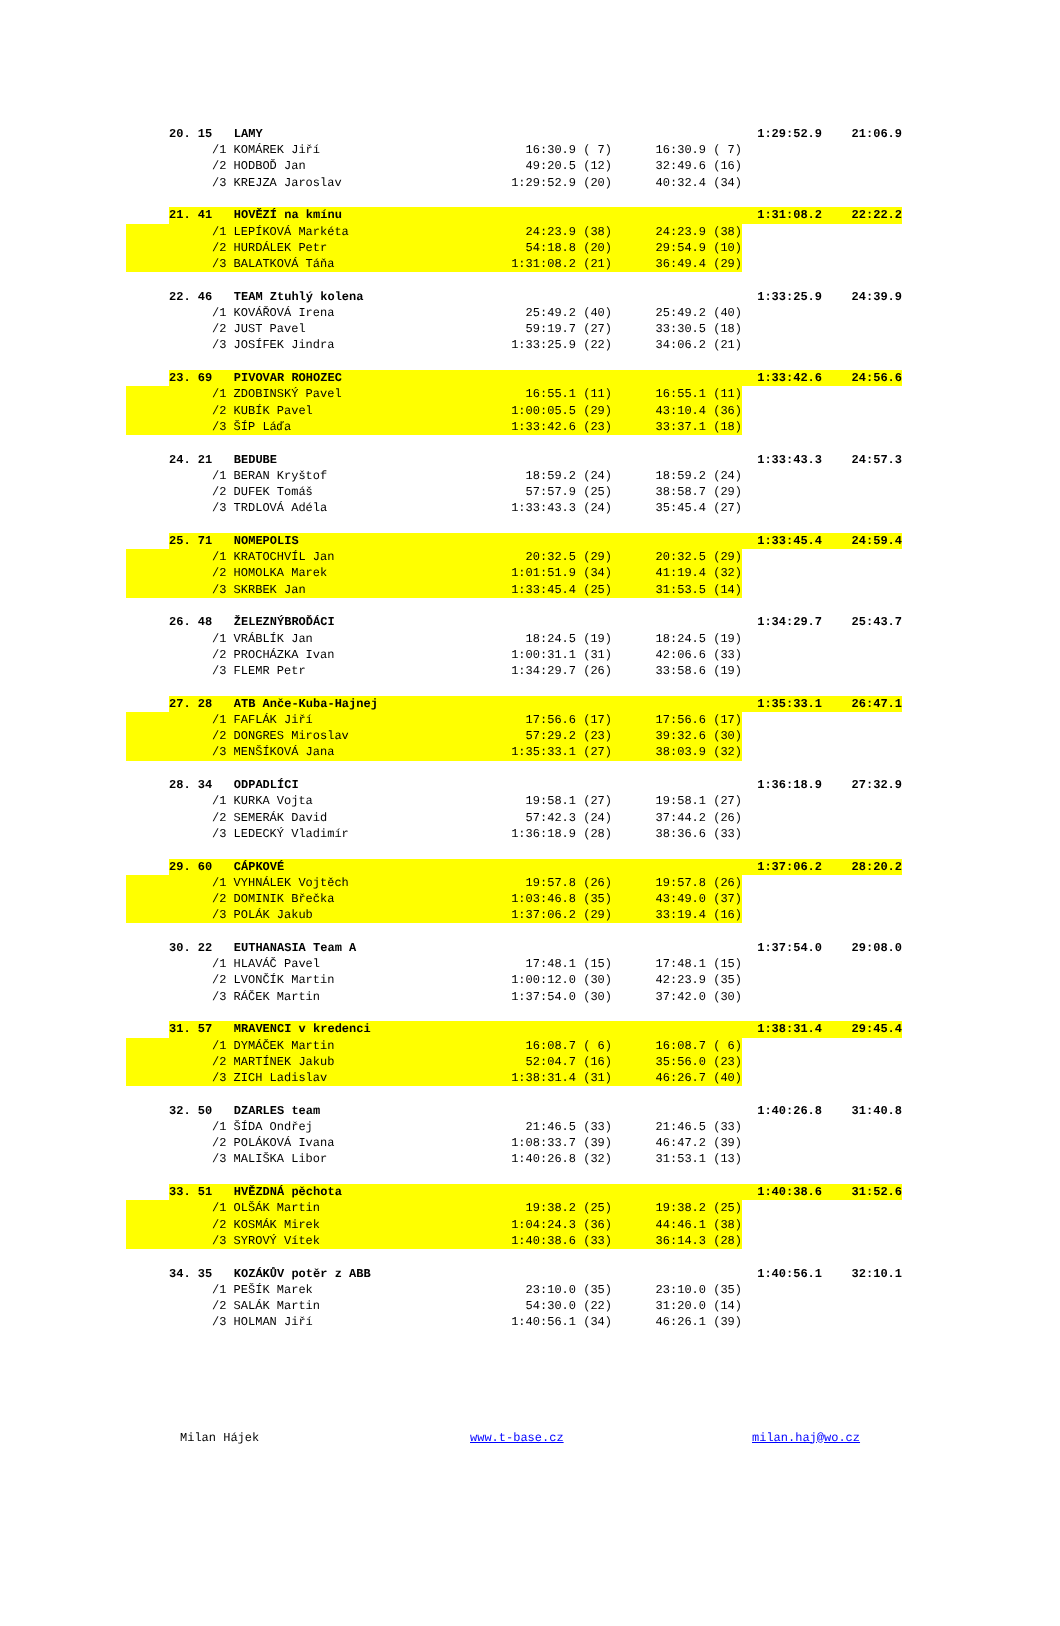| | 20. 15 LAMY | | | | 1:29:52.9 | 21:06.9 |
| | | /1 KOMÁREK Jiří | 16:30.9 ( 7) | 16:30.9 ( 7) | | |
| | | /2 HODBOĎ Jan | 49:20.5 (12) | 32:49.6 (16) | | |
| | | /3 KREJZA Jaroslav | 1:29:52.9 (20) | 40:32.4 (34) | | |
| | 21. 41 HOVĚZÍ na kmínu | | | | 1:31:08.2 | 22:22.2 |
| | | /1 LEPÍKOVÁ Markéta | 24:23.9 (38) | 24:23.9 (38) | | |
| | | /2 HURDÁLEK Petr | 54:18.8 (20) | 29:54.9 (10) | | |
| | | /3 BALATKOVÁ Táňa | 1:31:08.2 (21) | 36:49.4 (29) | | |
| | 22. 46 TEAM Ztuhlý kolena | | | | 1:33:25.9 | 24:39.9 |
| | | /1 KOVÁŘOVÁ Irena | 25:49.2 (40) | 25:49.2 (40) | | |
| | | /2 JUST Pavel | 59:19.7 (27) | 33:30.5 (18) | | |
| | | /3 JOSÍFEK Jindra | 1:33:25.9 (22) | 34:06.2 (21) | | |
| | 23. 69 PIVOVAR ROHOZEC | | | | 1:33:42.6 | 24:56.6 |
| | | /1 ZDOBINSKÝ Pavel | 16:55.1 (11) | 16:55.1 (11) | | |
| | | /2 KUBÍK Pavel | 1:00:05.5 (29) | 43:10.4 (36) | | |
| | | /3 ŠÍP Láďa | 1:33:42.6 (23) | 33:37.1 (18) | | |
| | 24. 21 BEDUBE | | | | 1:33:43.3 | 24:57.3 |
| | | /1 BERAN Kryštof | 18:59.2 (24) | 18:59.2 (24) | | |
| | | /2 DUFEK Tomáš | 57:57.9 (25) | 38:58.7 (29) | | |
| | | /3 TRDLOVÁ Adéla | 1:33:43.3 (24) | 35:45.4 (27) | | |
| | 25. 71 NOMEPOLIS | | | | 1:33:45.4 | 24:59.4 |
| | | /1 KRATOCHVÍL Jan | 20:32.5 (29) | 20:32.5 (29) | | |
| | | /2 HOMOLKA Marek | 1:01:51.9 (34) | 41:19.4 (32) | | |
| | | /3 SKRBEK Jan | 1:33:45.4 (25) | 31:53.5 (14) | | |
| | 26. 48 ŽELEZNÝBROĎÁCI | | | | 1:34:29.7 | 25:43.7 |
| | | /1 VRÁBLÍK Jan | 18:24.5 (19) | 18:24.5 (19) | | |
| | | /2 PROCHÁZKA Ivan | 1:00:31.1 (31) | 42:06.6 (33) | | |
| | | /3 FLEMR Petr | 1:34:29.7 (26) | 33:58.6 (19) | | |
| | 27. 28 ATB Anče-Kuba-Hajnej | | | | 1:35:33.1 | 26:47.1 |
| | | /1 FAFLÁK Jiří | 17:56.6 (17) | 17:56.6 (17) | | |
| | | /2 DONGRES Miroslav | 57:29.2 (23) | 39:32.6 (30) | | |
| | | /3 MENŠÍKOVÁ Jana | 1:35:33.1 (27) | 38:03.9 (32) | | |
| | 28. 34 ODPADLÍCI | | | | 1:36:18.9 | 27:32.9 |
| | | /1 KURKA Vojta | 19:58.1 (27) | 19:58.1 (27) | | |
| | | /2 SEMERÁK David | 57:42.3 (24) | 37:44.2 (26) | | |
| | | /3 LEDECKÝ Vladimír | 1:36:18.9 (28) | 38:36.6 (33) | | |
| | 29. 60 CÁPKOVÉ | | | | 1:37:06.2 | 28:20.2 |
| | | /1 VYHNÁLEK Vojtěch | 19:57.8 (26) | 19:57.8 (26) | | |
| | | /2 DOMINIK Břečka | 1:03:46.8 (35) | 43:49.0 (37) | | |
| | | /3 POLÁK Jakub | 1:37:06.2 (29) | 33:19.4 (16) | | |
| | 30. 22 EUTHANASIA Team A | | | | 1:37:54.0 | 29:08.0 |
| | | /1 HLAVÁČ Pavel | 17:48.1 (15) | 17:48.1 (15) | | |
| | | /2 LVONČÍK Martin | 1:00:12.0 (30) | 42:23.9 (35) | | |
| | | /3 RÁČEK Martin | 1:37:54.0 (30) | 37:42.0 (30) | | |
| | 31. 57 MRAVENCI v kredenci | | | | 1:38:31.4 | 29:45.4 |
| | | /1 DYMÁČEK Martin | 16:08.7 ( 6) | 16:08.7 ( 6) | | |
| | | /2 MARTÍNEK Jakub | 52:04.7 (16) | 35:56.0 (23) | | |
| | | /3 ZICH Ladislav | 1:38:31.4 (31) | 46:26.7 (40) | | |
| | 32. 50 DZARLES team | | | | 1:40:26.8 | 31:40.8 |
| | | /1 ŠÍDA Ondřej | 21:46.5 (33) | 21:46.5 (33) | | |
| | | /2 POLÁKOVÁ Ivana | 1:08:33.7 (39) | 46:47.2 (39) | | |
| | | /3 MALIŠKA Libor | 1:40:26.8 (32) | 31:53.1 (13) | | |
| | 33. 51 HVĚZDNÁ pěchota | | | | 1:40:38.6 | 31:52.6 |
| | | /1 OLŠÁK Martin | 19:38.2 (25) | 19:38.2 (25) | | |
| | | /2 KOSMÁK Mirek | 1:04:24.3 (36) | 44:46.1 (38) | | |
| | | /3 SYROVÝ Vítek | 1:40:38.6 (33) | 36:14.3 (28) | | |
| | 34. 35 KOZÁKŮV potěr z ABB | | | | 1:40:56.1 | 32:10.1 |
| | | /1 PEŠÍK Marek | 23:10.0 (35) | 23:10.0 (35) | | |
| | | /2 SALÁK Martin | 54:30.0 (22) | 31:20.0 (14) | | |
| | | /3 HOLMAN Jiří | 1:40:56.1 (34) | 46:26.1 (39) | | |
Milan Hájek www.t-base.cz milan.haj@wo.cz